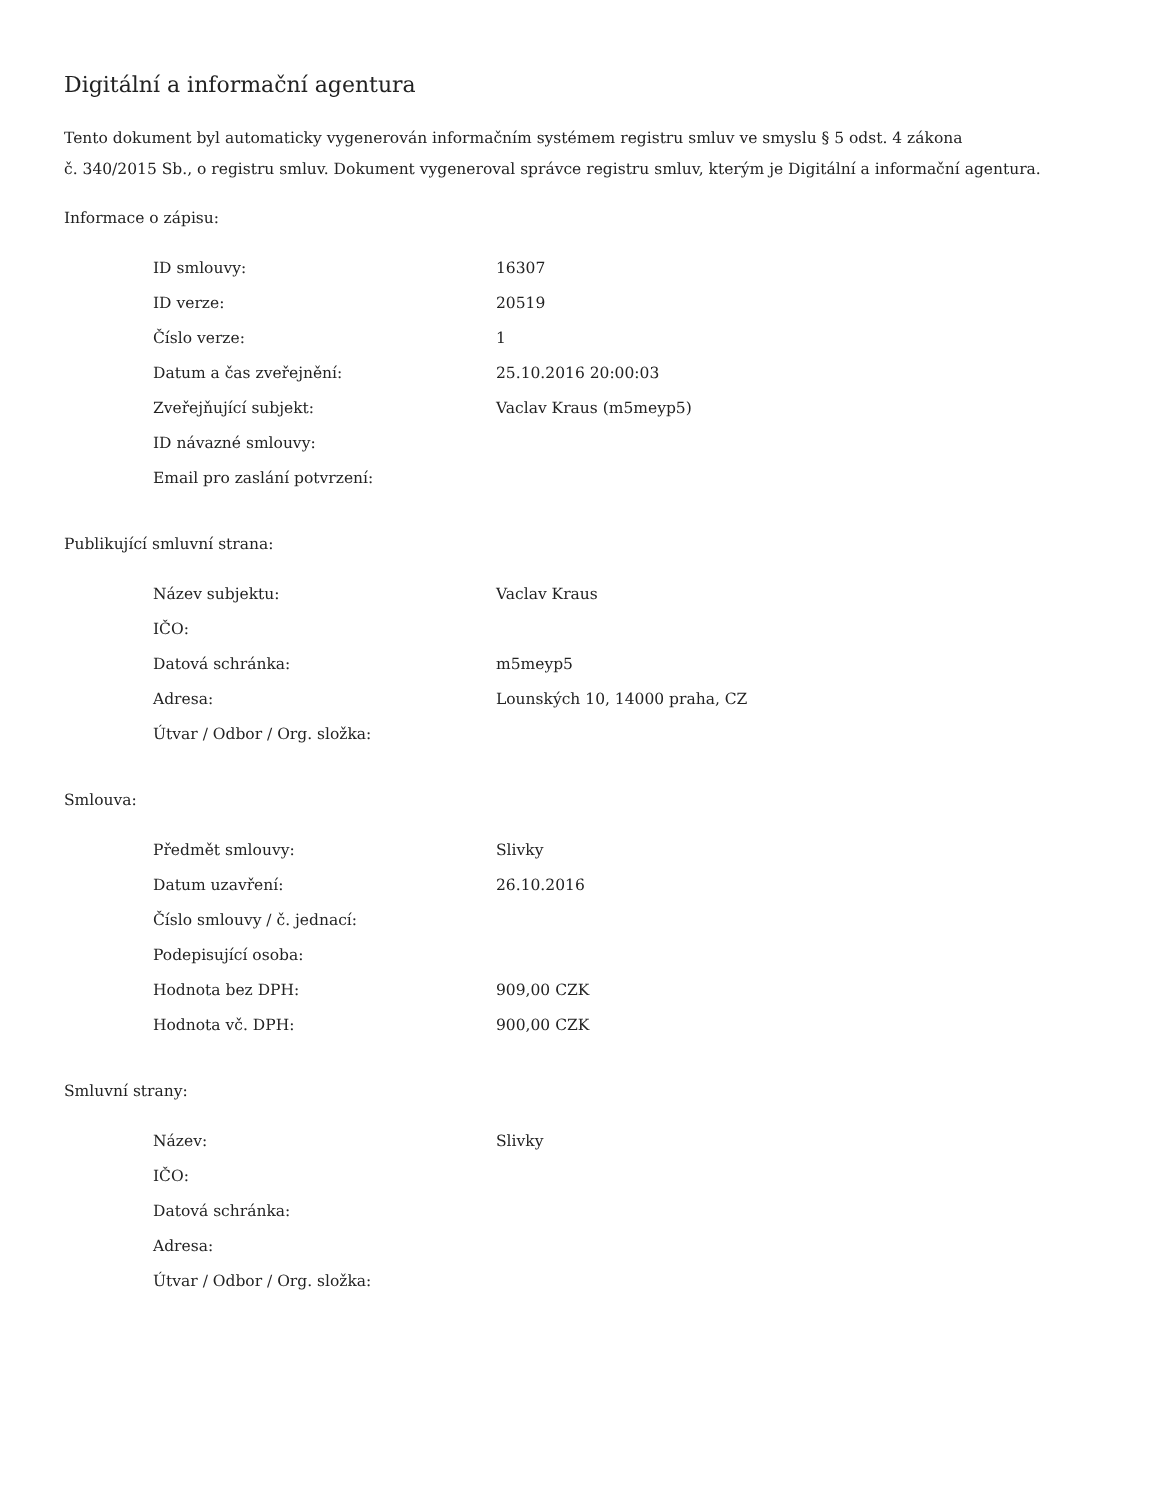Digitální a informační agentura
Tento dokument byl automaticky vygenerován informačním systémem registru smluv ve smyslu § 5 odst. 4 zákona
č. 340/2015 Sb., o registru smluv. Dokument vygeneroval správce registru smluv, kterým je Digitální a informační agentura.
Informace o zápisu:
| ID smlouvy: | 16307 |
| ID verze: | 20519 |
| Číslo verze: | 1 |
| Datum a čas zveřejnění: | 25.10.2016 20:00:03 |
| Zveřejňující subjekt: | Vaclav Kraus (m5meyp5) |
| ID návazné smlouvy: | |
| Email pro zaslání potvrzení: | |
Publikující smluvní strana:
| Název subjektu: | Vaclav Kraus |
| IČO: | |
| Datová schránka: | m5meyp5 |
| Adresa: | Lounských 10, 14000 praha, CZ |
| Útvar / Odbor / Org. složka: | |
Smlouva:
| Předmět smlouvy: | Slivky |
| Datum uzavření: | 26.10.2016 |
| Číslo smlouvy / č. jednací: | |
| Podepisující osoba: | |
| Hodnota bez DPH: | 909,00 CZK |
| Hodnota vč. DPH: | 900,00 CZK |
Smluvní strany:
| Název: | Slivky |
| IČO: | |
| Datová schránka: | |
| Adresa: | |
| Útvar / Odbor / Org. složka: | |